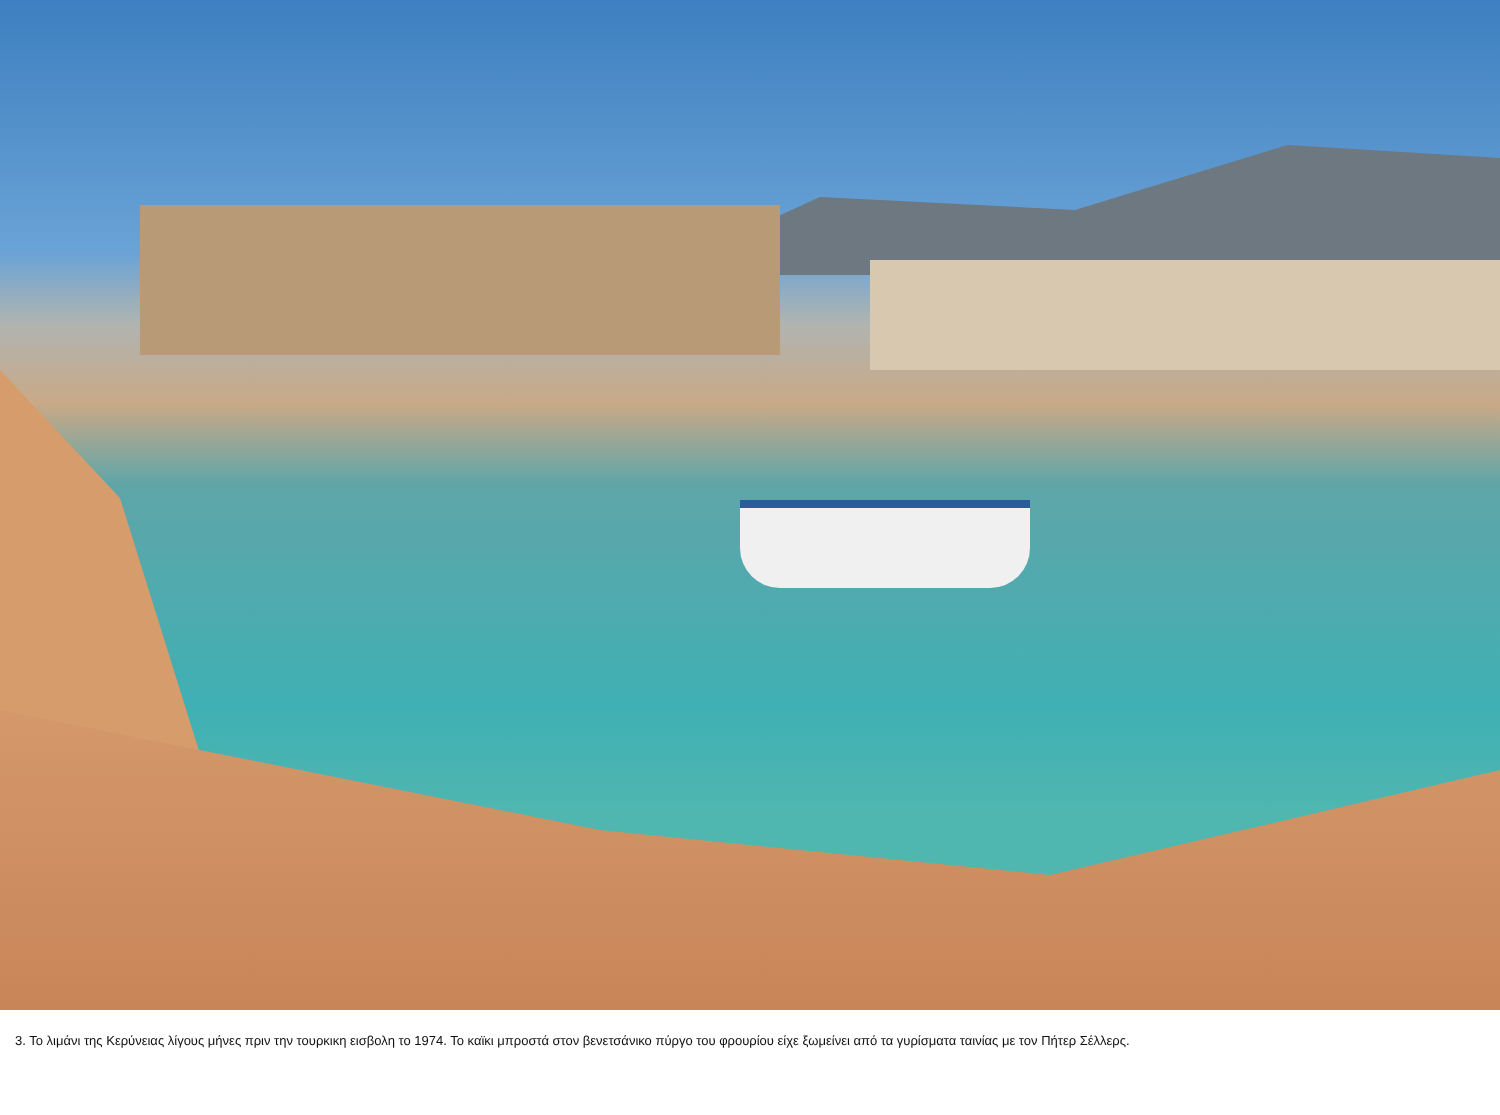3. Το λιμάνι της Κερύνειας λίγους μήνες πριν την τουρκικη εισβολη το 1974. Το καϊκι μπροστά στον βενετσάνικο πύργο του φρουρίου είχε ξωμείνει από τα γυρίσματα ταινίας με τον Πήτερ Σέλλερς.